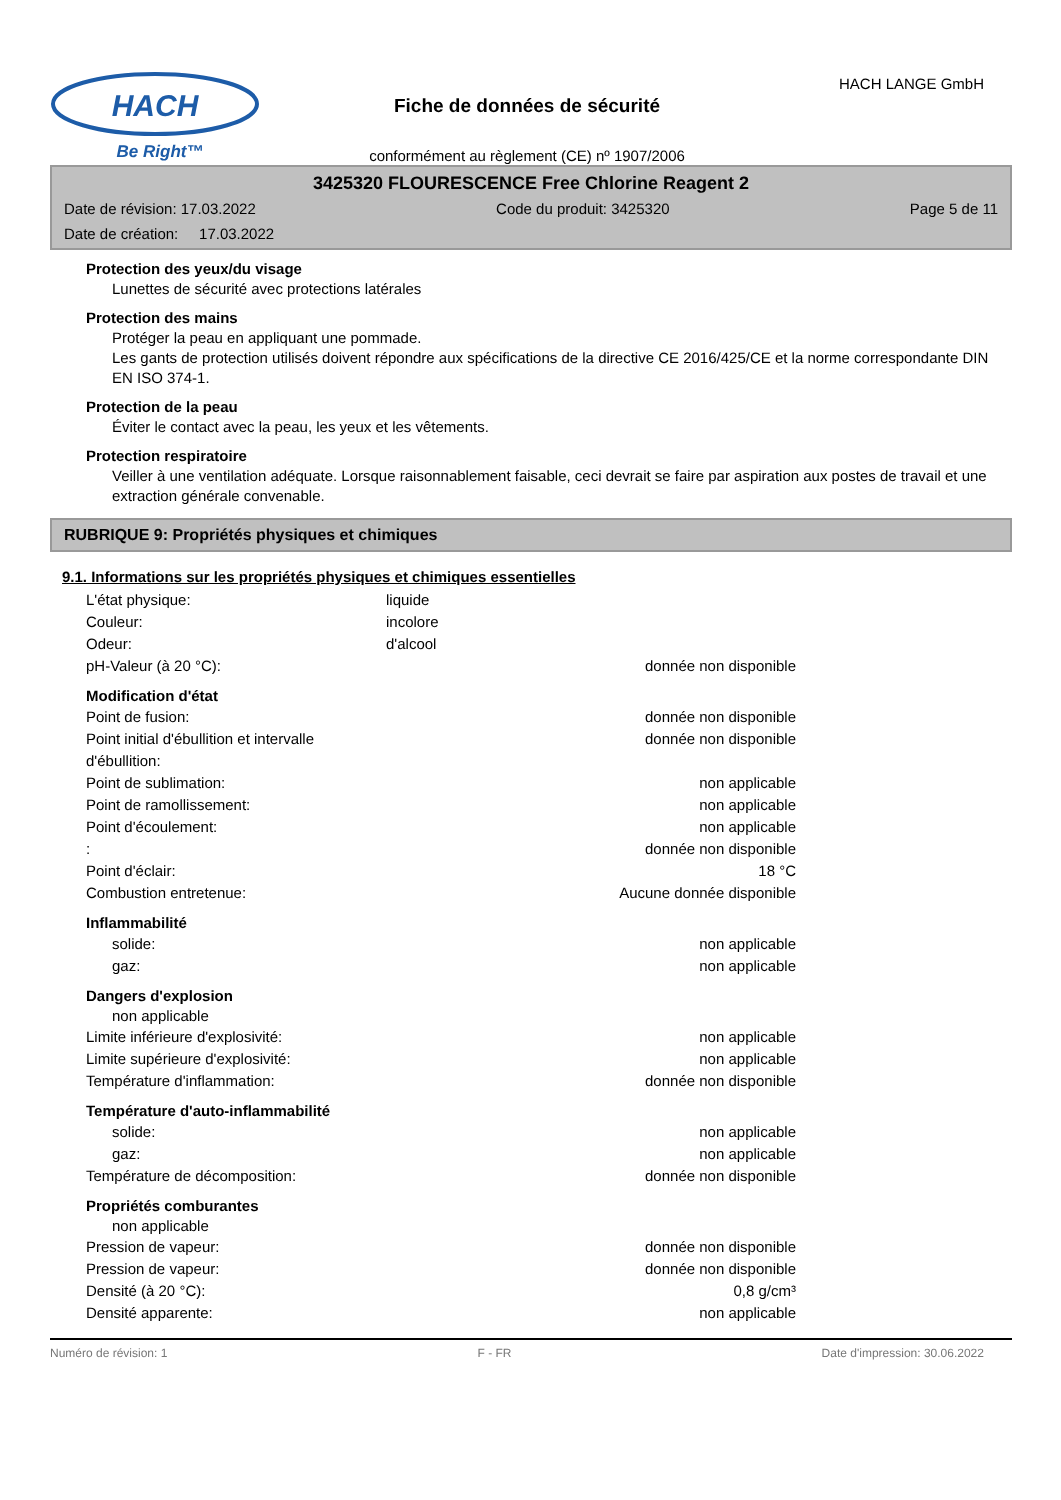HACH
Be Right™
Fiche de données de sécurité
conformément au règlement (CE) nº 1907/2006
HACH LANGE GmbH
3425320 FLOURESCENCE Free Chlorine Reagent 2
Date de révision: 17.03.2022 Code du produit: 3425320 Page 5 de 11
Date de création: 17.03.2022
Protection des yeux/du visage
Lunettes de sécurité avec protections latérales
Protection des mains
Protéger la peau en appliquant une pommade.
Les gants de protection utilisés doivent répondre aux spécifications de la directive CE 2016/425/CE et la norme correspondante DIN EN ISO 374-1.
Protection de la peau
Éviter le contact avec la peau, les yeux et les vêtements.
Protection respiratoire
Veiller à une ventilation adéquate. Lorsque raisonnablement faisable, ceci devrait se faire par aspiration aux postes de travail et une extraction générale convenable.
RUBRIQUE 9: Propriétés physiques et chimiques
9.1. Informations sur les propriétés physiques et chimiques essentielles
L'état physique: liquide
Couleur: incolore
Odeur: d'alcool
pH-Valeur (à 20 °C): donnée non disponible
Modification d'état
Point de fusion: donnée non disponible
Point initial d'ébullition et intervalle d'ébullition: donnée non disponible
Point de sublimation: non applicable
Point de ramollissement: non applicable
Point d'écoulement: non applicable
: donnée non disponible
Point d'éclair: 18 °C
Combustion entretenue: Aucune donnée disponible
Inflammabilité
solide: non applicable
gaz: non applicable
Dangers d'explosion
non applicable
Limite inférieure d'explosivité: non applicable
Limite supérieure d'explosivité: non applicable
Température d'inflammation: donnée non disponible
Température d'auto-inflammabilité
solide: non applicable
gaz: non applicable
Température de décomposition: donnée non disponible
Propriétés comburantes
non applicable
Pression de vapeur: donnée non disponible
Pression de vapeur: donnée non disponible
Densité (à 20 °C): 0,8 g/cm³
Densité apparente: non applicable
Numéro de révision: 1 F - FR Date d'impression: 30.06.2022